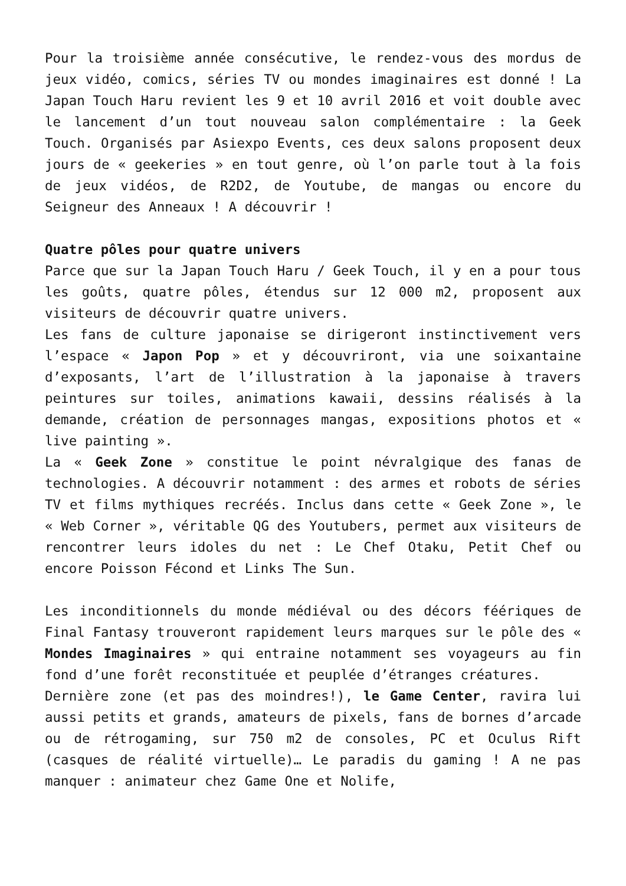Pour la troisième année consécutive, le rendez-vous des mordus de jeux vidéo, comics, séries TV ou mondes imaginaires est donné ! La Japan Touch Haru revient les 9 et 10 avril 2016 et voit double avec le lancement d’un tout nouveau salon complémentaire : la Geek Touch. Organisés par Asiexpo Events, ces deux salons proposent deux jours de « geekeries » en tout genre, où l’on parle tout à la fois de jeux vidéos, de R2D2, de Youtube, de mangas ou encore du Seigneur des Anneaux ! A découvrir !
Quatre pôles pour quatre univers
Parce que sur la Japan Touch Haru / Geek Touch, il y en a pour tous les goûts, quatre pôles, étendus sur 12 000 m2, proposent aux visiteurs de découvrir quatre univers.
Les fans de culture japonaise se dirigeront instinctivement vers l’espace « Japon Pop » et y découvriront, via une soixantaine d’exposants, l’art de l’illustration à la japonaise à travers peintures sur toiles, animations kawaii, dessins réalisés à la demande, création de personnages mangas, expositions photos et « live painting ».
La « Geek Zone » constitue le point névralgique des fanas de technologies. A découvrir notamment : des armes et robots de séries TV et films mythiques recréés. Inclus dans cette « Geek Zone », le « Web Corner », véritable QG des Youtubers, permet aux visiteurs de rencontrer leurs idoles du net : Le Chef Otaku, Petit Chef ou encore Poisson Fécond et Links The Sun.
Les inconditionnels du monde médiéval ou des décors féériques de Final Fantasy trouveront rapidement leurs marques sur le pôle des « Mondes Imaginaires » qui entraine notamment ses voyageurs au fin fond d’une forêt reconstituée et peuplée d’étranges créatures.
Dernière zone (et pas des moindres!), le Game Center, ravira lui aussi petits et grands, amateurs de pixels, fans de bornes d’arcade ou de rétrogaming, sur 750 m2 de consoles, PC et Oculus Rift (casques de réalité virtuelle)… Le paradis du gaming ! A ne pas manquer : animateur chez Game One et Nolife,